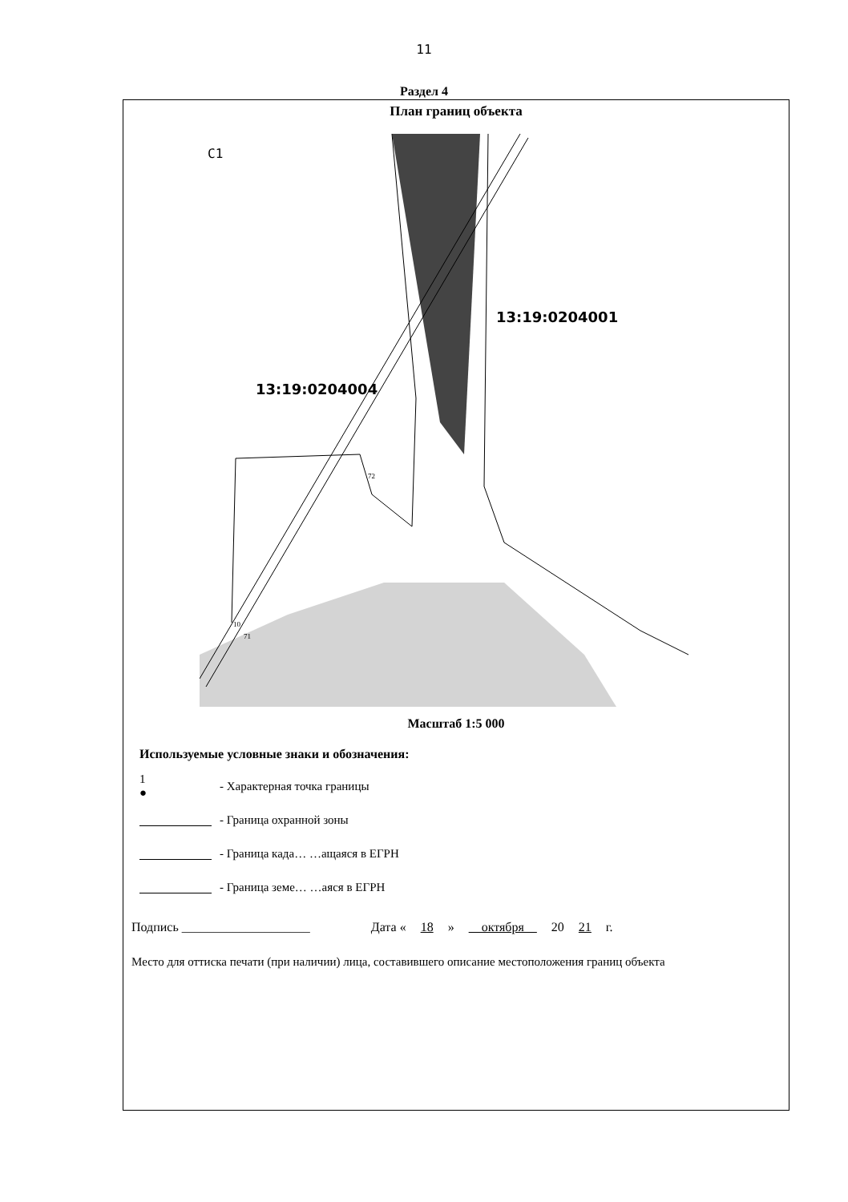11
Раздел 4
План границ объекта
С1
13:19:0204004
13:19:0204001
72
10
71
Масштаб 1:5 000
Используемые условные знаки и обозначения:
1
●
- Характерная точка границы
- Граница охранной зоны
- Граница када… …ащаяся в ЕГРН
- Граница земе… …аяся в ЕГРН
Подпись ____________________ Дата « 18 » октября 20 21 г.
Место для оттиска печати (при наличии) лица, составившего описание местоположения границ объекта